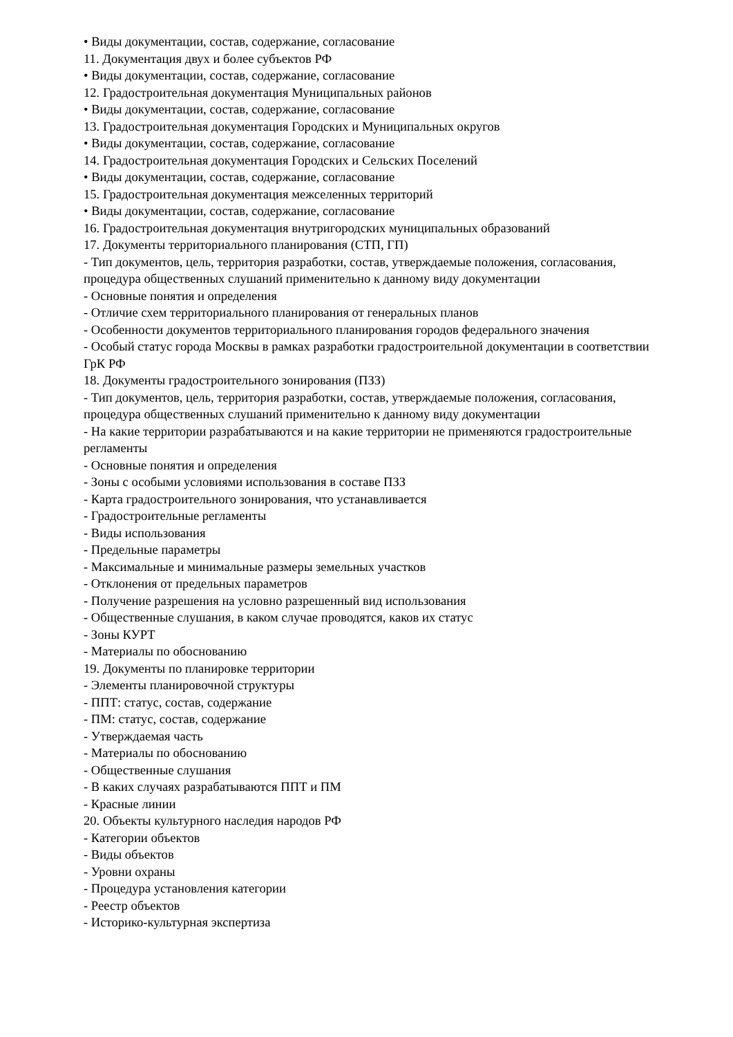• Виды документации, состав, содержание, согласование
11. Документация двух и более субъектов РФ
• Виды документации, состав, содержание, согласование
12. Градостроительная документация Муниципальных районов
• Виды документации, состав, содержание, согласование
13. Градостроительная документация Городских и Муниципальных округов
• Виды документации, состав, содержание, согласование
14. Градостроительная документация Городских и Сельских Поселений
• Виды документации, состав, содержание, согласование
15. Градостроительная документация межселенных территорий
• Виды документации, состав, содержание, согласование
16. Градостроительная документация внутригородских муниципальных образований
17. Документы территориального планирования (СТП, ГП)
- Тип документов, цель, территория разработки, состав, утверждаемые положения, согласования, процедура общественных слушаний применительно к данному виду документации
- Основные понятия и определения
- Отличие схем территориального планирования от генеральных планов
- Особенности документов территориального планирования городов федерального значения
- Особый статус города Москвы в рамках разработки градостроительной документации в соответствии ГрК РФ
18. Документы градостроительного зонирования (ПЗЗ)
- Тип документов, цель, территория разработки, состав, утверждаемые положения, согласования, процедура общественных слушаний применительно к данному виду документации
- На какие территории разрабатываются и на какие территории не применяются градостроительные регламенты
- Основные понятия и определения
- Зоны с особыми условиями использования в составе ПЗЗ
- Карта градостроительного зонирования, что устанавливается
- Градостроительные регламенты
- Виды использования
- Предельные параметры
- Максимальные и минимальные размеры земельных участков
- Отклонения от предельных параметров
- Получение разрешения на условно разрешенный вид использования
- Общественные слушания, в каком случае проводятся, каков их статус
- Зоны КУРТ
- Материалы по обоснованию
19. Документы по планировке территории
- Элементы планировочной структуры
- ППТ: статус, состав, содержание
- ПМ: статус, состав, содержание
- Утверждаемая часть
- Материалы по обоснованию
- Общественные слушания
- В каких случаях разрабатываются ППТ и ПМ
- Красные линии
20. Объекты культурного наследия народов РФ
- Категории объектов
- Виды объектов
- Уровни охраны
- Процедура установления категории
- Реестр объектов
- Историко-культурная экспертиза